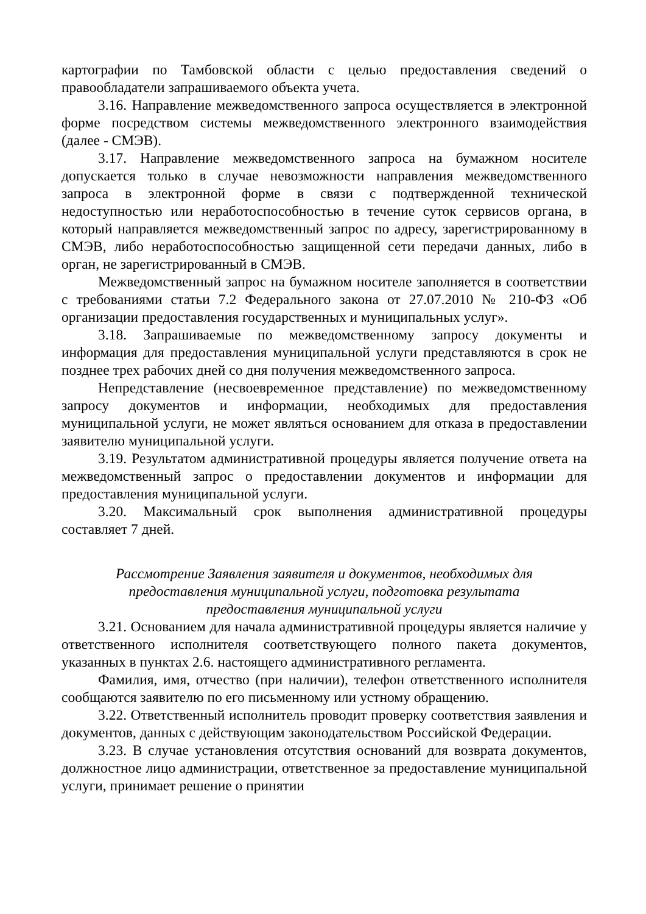картографии по Тамбовской области с целью предоставления сведений о правообладатели запрашиваемого объекта учета.
3.16. Направление межведомственного запроса осуществляется в электронной форме посредством системы межведомственного электронного взаимодействия (далее - СМЭВ).
3.17. Направление межведомственного запроса на бумажном носителе допускается только в случае невозможности направления межведомственного запроса в электронной форме в связи с подтвержденной технической недоступностью или неработоспособностью в течение суток сервисов органа, в который направляется межведомственный запрос по адресу, зарегистрированному в СМЭВ, либо неработоспособностью защищенной сети передачи данных, либо в орган, не зарегистрированный в СМЭВ.
Межведомственный запрос на бумажном носителе заполняется в соответствии с требованиями статьи 7.2 Федерального закона от 27.07.2010 № 210-ФЗ «Об организации предоставления государственных и муниципальных услуг».
3.18. Запрашиваемые по межведомственному запросу документы и информация для предоставления муниципальной услуги представляются в срок не позднее трех рабочих дней со дня получения межведомственного запроса.
Непредставление (несвоевременное представление) по межведомственному запросу документов и информации, необходимых для предоставления муниципальной услуги, не может являться основанием для отказа в предоставлении заявителю муниципальной услуги.
3.19. Результатом административной процедуры является получение ответа на межведомственный запрос о предоставлении документов и информации для предоставления муниципальной услуги.
3.20. Максимальный срок выполнения административной процедуры составляет 7 дней.
Рассмотрение Заявления заявителя и документов, необходимых для
предоставления муниципальной услуги, подготовка результата
предоставления муниципальной услуги
3.21. Основанием для начала административной процедуры является наличие у ответственного исполнителя соответствующего полного пакета документов, указанных в пунктах 2.6. настоящего административного регламента.
Фамилия, имя, отчество (при наличии), телефон ответственного исполнителя сообщаются заявителю по его письменному или устному обращению.
3.22. Ответственный исполнитель проводит проверку соответствия заявления и документов, данных с действующим законодательством Российской Федерации.
3.23. В случае установления отсутствия оснований для возврата документов, должностное лицо администрации, ответственное за предоставление муниципальной услуги, принимает решение о принятии